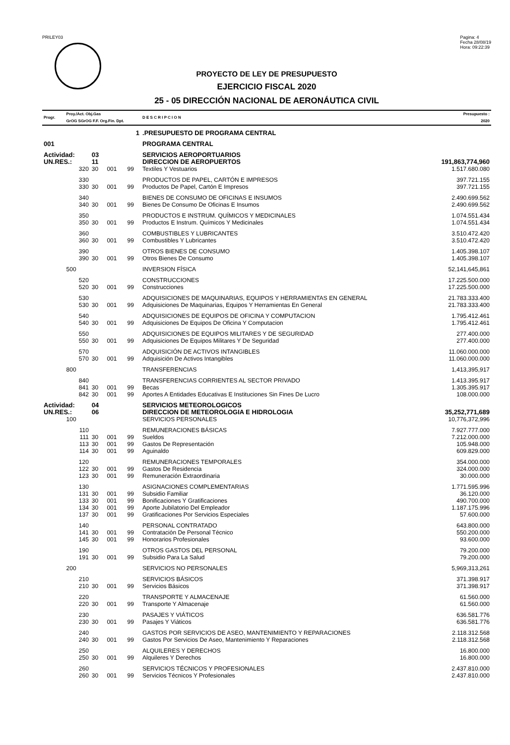PRILEY03 Pagina: 4
Fecha 28/08/19
Hora: 09:22:39
PROYECTO DE LEY DE PRESUPUESTO
EJERCICIO FISCAL 2020
25 - 05 DIRECCIÓN NACIONAL DE AERONÁUTICA CIVIL
| Progr. | Proy./Act. Obj.Gas GrOG SGrOG F.F. Org.Fin. Dpt. | | | | D E S C R I P C I O N | Presupuesto : 2020 |
| | 1 | | | | .PRESUPUESTO DE PROGRAMA CENTRAL | |
| 001 | | | | | PROGRAMA CENTRAL | |
| Actividad: | | 03 | | | SERVICIOS AEROPORTUARIOS | |
| UN.RES.: | | 11 | | | DIRECCION DE AEROPUERTOS | 191,863,774,960 |
| | 320 | 30 | 001 | 99 | Textiles Y Vestuarios | 1.517.680.080 |
| | 330 | | | | PRODUCTOS DE PAPEL, CARTÓN E IMPRESOS | 397.721.155 |
| | 330 | 30 | 001 | 99 | Productos De Papel, Cartón E Impresos | 397.721.155 |
| | 340 | | | | BIENES DE CONSUMO DE OFICINAS E INSUMOS | 2.490.699.562 |
| | 340 | 30 | 001 | 99 | Bienes De Consumo De Oficinas E Insumos | 2.490.699.562 |
| | 350 | | | | PRODUCTOS E INSTRUM. QUÍMICOS Y MEDICINALES | 1.074.551.434 |
| | 350 | 30 | 001 | 99 | Productos E Instrum. Químicos Y Medicinales | 1.074.551.434 |
| | 360 | | | | COMBUSTIBLES Y LUBRICANTES | 3.510.472.420 |
| | 360 | 30 | 001 | 99 | Combustibles Y Lubricantes | 3.510.472.420 |
| | 390 | | | | OTROS BIENES DE CONSUMO | 1.405.398.107 |
| | 390 | 30 | 001 | 99 | Otros Bienes De Consumo | 1.405.398.107 |
| | 500 | | | | INVERSION FÍSICA | 52,141,645,861 |
| | 520 | | | | CONSTRUCCIONES | 17.225.500.000 |
| | 520 | 30 | 001 | 99 | Construcciones | 17.225.500.000 |
| | 530 | | | | ADQUISICIONES DE MAQUINARIAS, EQUIPOS Y HERRAMIENTAS EN GENERAL | 21.783.333.400 |
| | 530 | 30 | 001 | 99 | Adquisiciones De Maquinarias, Equipos Y Herramientas En General | 21.783.333.400 |
| | 540 | | | | ADQUISICIONES DE EQUIPOS DE OFICINA Y COMPUTACION | 1.795.412.461 |
| | 540 | 30 | 001 | 99 | Adquisiciones De Equipos De Oficina Y Computacion | 1.795.412.461 |
| | 550 | | | | ADQUISICIONES DE EQUIPOS MILITARES Y DE SEGURIDAD | 277.400.000 |
| | 550 | 30 | 001 | 99 | Adquisiciones De Equipos Militares Y De Seguridad | 277.400.000 |
| | 570 | | | | ADQUISICIÓN DE ACTIVOS INTANGIBLES | 11.060.000.000 |
| | 570 | 30 | 001 | 99 | Adquisición De Activos Intangibles | 11.060.000.000 |
| | 800 | | | | TRANSFERENCIAS | 1,413,395,917 |
| | 840 | | | | TRANSFERENCIAS CORRIENTES AL SECTOR PRIVADO | 1.413.395.917 |
| | 841 | 30 | 001 | 99 | Becas | 1.305.395.917 |
| | 842 | 30 | 001 | 99 | Aportes A Entidades Educativas E Instituciones Sin Fines De Lucro | 108.000.000 |
| Actividad: | | 04 | | | SERVICIOS METEOROLOGICOS | |
| UN.RES.: | | 06 | | | DIRECCION DE METEOROLOGIA E HIDROLOGIA | 35,252,771,689 |
| | 100 | | | | SERVICIOS PERSONALES | 10,776,372,996 |
| | 110 | | | | REMUNERACIONES BÁSICAS | 7.927.777.000 |
| | 111 | 30 | 001 | 99 | Sueldos | 7.212.000.000 |
| | 113 | 30 | 001 | 99 | Gastos De Representación | 105.948.000 |
| | 114 | 30 | 001 | 99 | Aguinaldo | 609.829.000 |
| | 120 | | | | REMUNERACIONES TEMPORALES | 354.000.000 |
| | 122 | 30 | 001 | 99 | Gastos De Residencia | 324.000.000 |
| | 123 | 30 | 001 | 99 | Remuneración Extraordinaria | 30.000.000 |
| | 130 | | | | ASIGNACIONES COMPLEMENTARIAS | 1.771.595.996 |
| | 131 | 30 | 001 | 99 | Subsidio Familiar | 36.120.000 |
| | 133 | 30 | 001 | 99 | Bonificaciones Y Gratificaciones | 490.700.000 |
| | 134 | 30 | 001 | 99 | Aporte Jubilatorio Del Empleador | 1.187.175.996 |
| | 137 | 30 | 001 | 99 | Gratificaciones Por Servicios Especiales | 57.600.000 |
| | 140 | | | | PERSONAL CONTRATADO | 643.800.000 |
| | 141 | 30 | 001 | 99 | Contratación De Personal Técnico | 550.200.000 |
| | 145 | 30 | 001 | 99 | Honorarios Profesionales | 93.600.000 |
| | 190 | | | | OTROS GASTOS DEL PERSONAL | 79.200.000 |
| | 191 | 30 | 001 | 99 | Subsidio Para La Salud | 79.200.000 |
| | 200 | | | | SERVICIOS NO PERSONALES | 5,969,313,261 |
| | 210 | | | | SERVICIOS BÁSICOS | 371.398.917 |
| | 210 | 30 | 001 | 99 | Servicios Básicos | 371.398.917 |
| | 220 | | | | TRANSPORTE Y ALMACENAJE | 61.560.000 |
| | 220 | 30 | 001 | 99 | Transporte Y Almacenaje | 61.560.000 |
| | 230 | | | | PASAJES Y VIÁTICOS | 636.581.776 |
| | 230 | 30 | 001 | 99 | Pasajes Y Viáticos | 636.581.776 |
| | 240 | | | | GASTOS POR SERVICIOS DE ASEO, MANTENIMIENTO Y REPARACIONES | 2.118.312.568 |
| | 240 | 30 | 001 | 99 | Gastos Por Servicios De Aseo, Mantenimiento Y Reparaciones | 2.118.312.568 |
| | 250 | | | | ALQUILERES Y DERECHOS | 16.800.000 |
| | 250 | 30 | 001 | 99 | Alquileres Y Derechos | 16.800.000 |
| | 260 | | | | SERVICIOS TÉCNICOS Y PROFESIONALES | 2.437.810.000 |
| | 260 | 30 | 001 | 99 | Servicios Técnicos Y Profesionales | 2.437.810.000 |